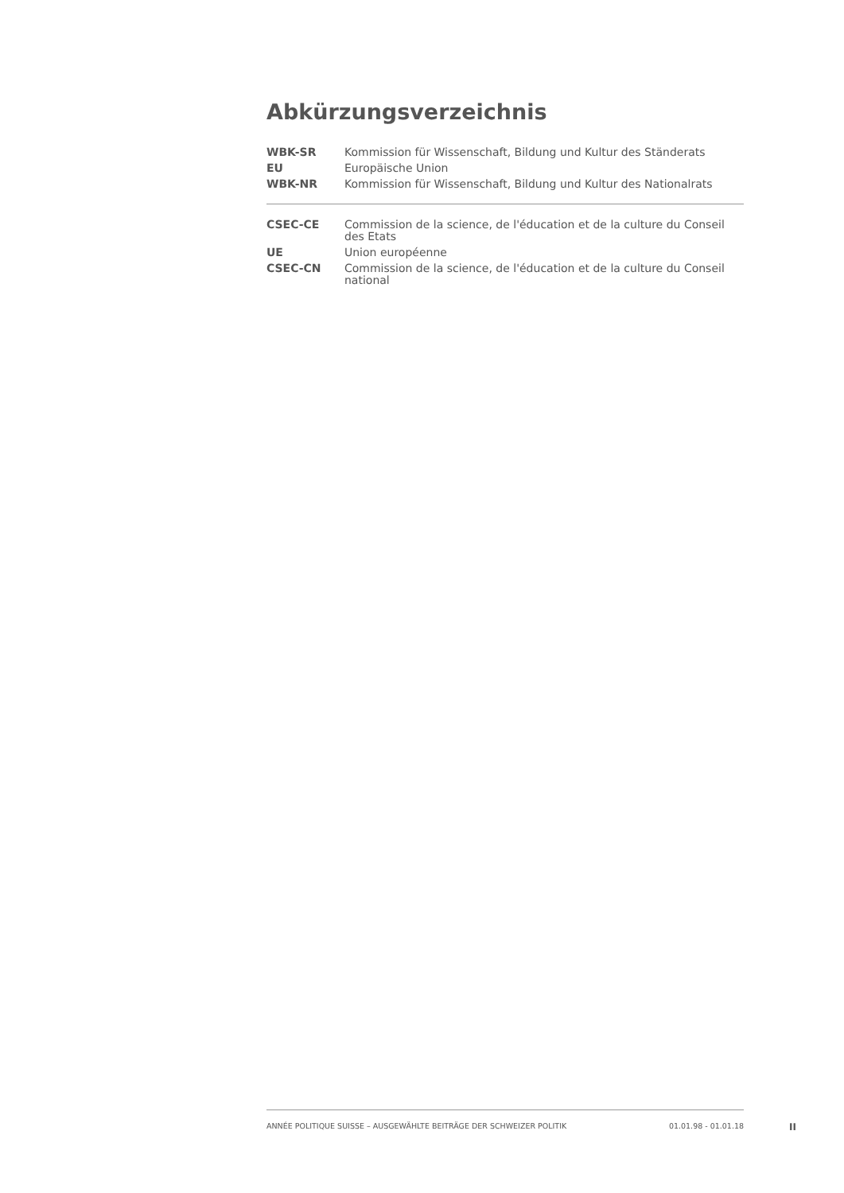Abkürzungsverzeichnis
| WBK-SR | Kommission für Wissenschaft, Bildung und Kultur des Ständerats |
| EU | Europäische Union |
| WBK-NR | Kommission für Wissenschaft, Bildung und Kultur des Nationalrats |
| CSEC-CE | Commission de la science, de l'éducation et de la culture du Conseil des Etats |
| UE | Union européenne |
| CSEC-CN | Commission de la science, de l'éducation et de la culture du Conseil national |
ANNÉE POLITIQUE SUISSE – AUSGEWÄHLTE BEITRÄGE DER SCHWEIZER POLITIK 01.01.98 - 01.01.18
II